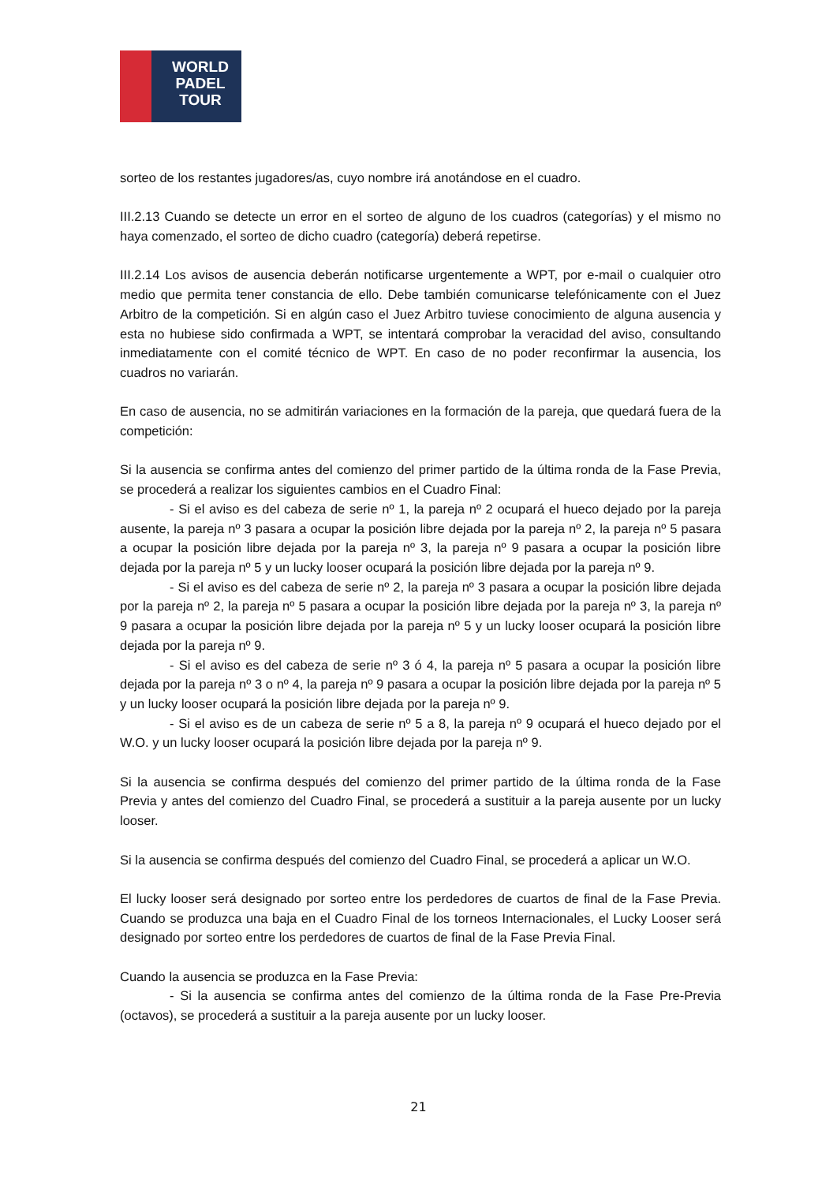WORLD
PADEL
TOUR
sorteo de los restantes jugadores/as, cuyo nombre irá anotándose en el cuadro.
III.2.13 Cuando se detecte un error en el sorteo de alguno de los cuadros (categorías) y el mismo no haya comenzado, el sorteo de dicho cuadro (categoría) deberá repetirse.
III.2.14 Los avisos de ausencia deberán notificarse urgentemente a WPT, por e-mail o cualquier otro medio que permita tener constancia de ello. Debe también comunicarse telefónicamente con el Juez Arbitro de la competición. Si en algún caso el Juez Arbitro tuviese conocimiento de alguna ausencia y esta no hubiese sido confirmada a WPT, se intentará comprobar la veracidad del aviso, consultando inmediatamente con el comité técnico de WPT. En caso de no poder reconfirmar la ausencia, los cuadros no variarán.
En caso de ausencia, no se admitirán variaciones en la formación de la pareja, que quedará fuera de la competición:
Si la ausencia se confirma antes del comienzo del primer partido de la última ronda de la Fase Previa, se procederá a realizar los siguientes cambios en el Cuadro Final:
- Si el aviso es del cabeza de serie nº 1, la pareja nº 2 ocupará el hueco dejado por la pareja ausente, la pareja nº 3 pasara a ocupar la posición libre dejada por la pareja nº 2, la pareja nº 5 pasara a ocupar la posición libre dejada por la pareja nº 3, la pareja nº 9 pasara a ocupar la posición libre dejada por la pareja nº 5 y un lucky looser ocupará la posición libre dejada por la pareja nº 9.
- Si el aviso es del cabeza de serie nº 2, la pareja nº 3 pasara a ocupar la posición libre dejada por la pareja nº 2, la pareja nº 5 pasara a ocupar la posición libre dejada por la pareja nº 3, la pareja nº 9 pasara a ocupar la posición libre dejada por la pareja nº 5 y un lucky looser ocupará la posición libre dejada por la pareja nº 9.
- Si el aviso es del cabeza de serie nº 3 ó 4, la pareja nº 5 pasara a ocupar la posición libre dejada por la pareja nº 3 o nº 4, la pareja nº 9 pasara a ocupar la posición libre dejada por la pareja nº 5 y un lucky looser ocupará la posición libre dejada por la pareja nº 9.
- Si el aviso es de un cabeza de serie nº 5 a 8, la pareja nº 9 ocupará el hueco dejado por el W.O. y un lucky looser ocupará la posición libre dejada por la pareja nº 9.
Si la ausencia se confirma después del comienzo del primer partido de la última ronda de la Fase Previa y antes del comienzo del Cuadro Final, se procederá a sustituir a la pareja ausente por un lucky looser.
Si la ausencia se confirma después del comienzo del Cuadro Final, se procederá a aplicar un W.O.
El lucky looser será designado por sorteo entre los perdedores de cuartos de final de la Fase Previa. Cuando se produzca una baja en el Cuadro Final de los torneos Internacionales, el Lucky Looser será designado por sorteo entre los perdedores de cuartos de final de la Fase Previa Final.
Cuando la ausencia se produzca en la Fase Previa:
- Si la ausencia se confirma antes del comienzo de la última ronda de la Fase Pre-Previa (octavos), se procederá a sustituir a la pareja ausente por un lucky looser.
21